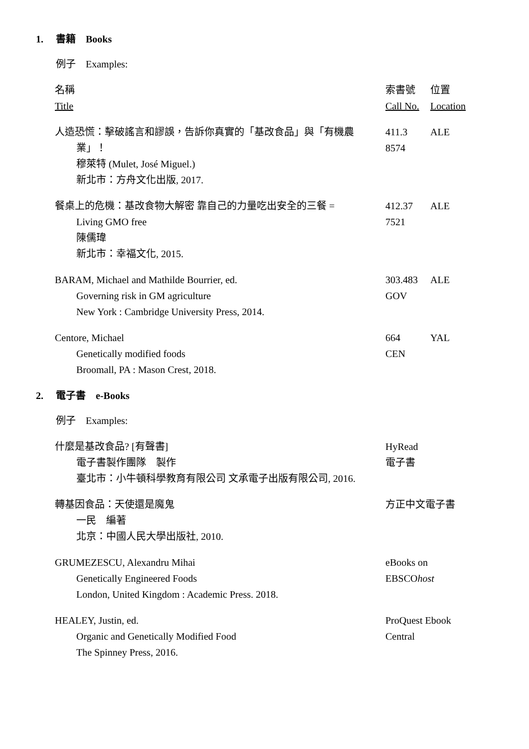1. 書籍　Books
例子　Examples:
| 名稱 Title | 索書號 Call No. | 位置 Location |
| 人造恐慌：擊破謠言和謬誤，告訴你真實的「基改食品」與「有機農 業」！ 穆萊特 (Mulet, José Miguel.) 新北市：方舟文化出版, 2017. | 411.3 8574 | ALE |
| 餐桌上的危機：基改食物大解密 靠自己的力量吃出安全的三餐 = Living GMO free 陳儒瑋 新北市：幸福文化, 2015. | 412.37 7521 | ALE |
| BARAM, Michael and Mathilde Bourrier, ed. Governing risk in GM agriculture New York : Cambridge University Press, 2014. | 303.483 GOV | ALE |
| Centore, Michael Genetically modified foods Broomall, PA : Mason Crest, 2018. | 664 CEN | YAL |
2. 電子書　e-Books
例子　Examples:
| 什麼是基改食品? [有聲書] 電子書製作團隊 製作 臺北市：小牛頓科學教育有限公司 文承電子出版有限公司, 2016. | HyRead 電子書 |
| 轉基因食品：天使還是魔鬼 一民 編著 北京：中國人民大學出版社, 2010. | 方正中文電子書 |
| GRUMEZESCU, Alexandru Mihai Genetically Engineered Foods London, United Kingdom : Academic Press. 2018. | eBooks on EBSCO host |
| HEALEY, Justin, ed. Organic and Genetically Modified Food The Spinney Press, 2016. | ProQuest Ebook Central |